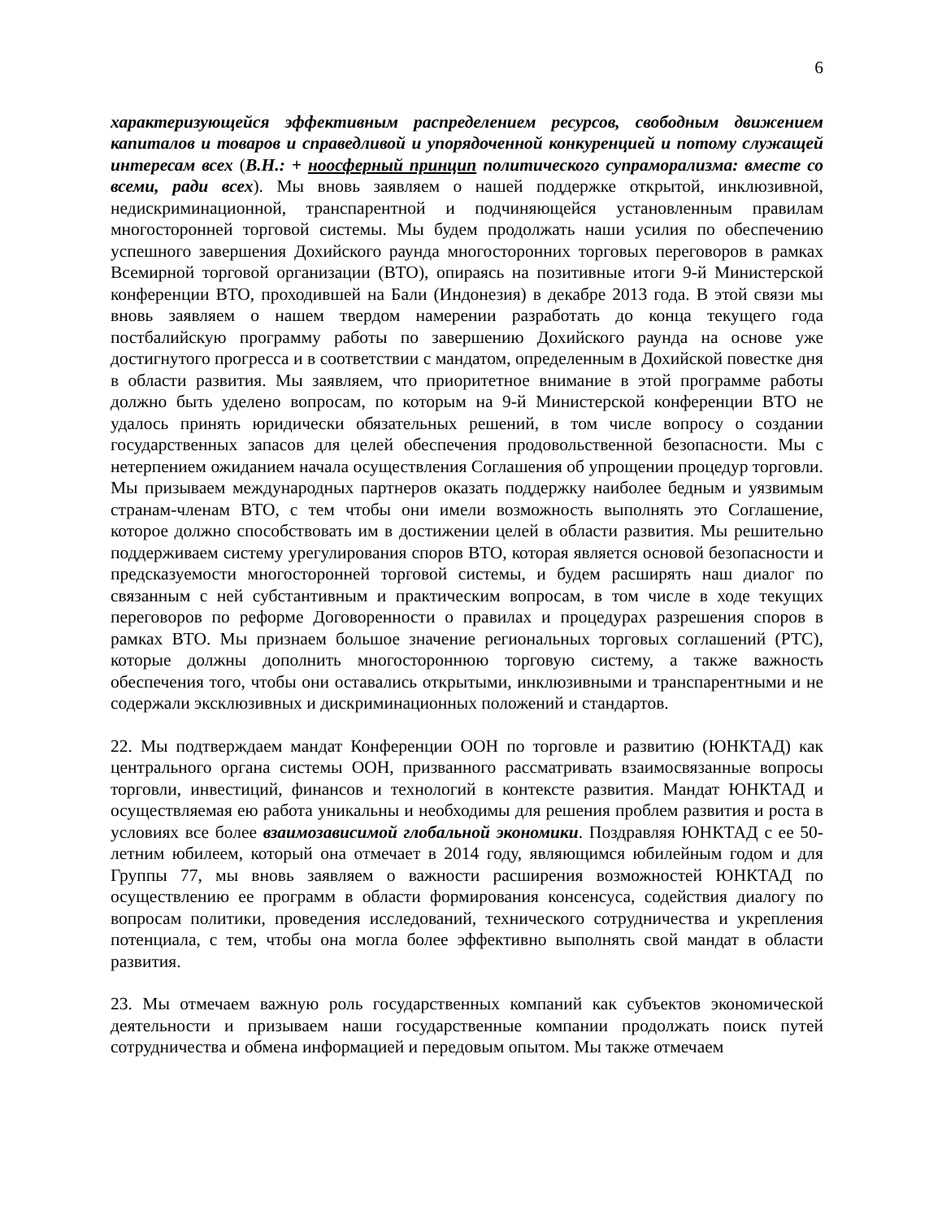6
характеризующейся эффективным распределением ресурсов, свободным движением капиталов и товаров и справедливой и упорядоченной конкуренцией и потому служащей интересам всех (В.Н.: + ноосферный принцип политического супраморализма: вместе со всеми, ради всех). Мы вновь заявляем о нашей поддержке открытой, инклюзивной, недискриминационной, транспарентной и подчиняющейся установленным правилам многосторонней торговой системы. Мы будем продолжать наши усилия по обеспечению успешного завершения Дохийского раунда многосторонних торговых переговоров в рамках Всемирной торговой организации (ВТО), опираясь на позитивные итоги 9-й Министерской конференции ВТО, проходившей на Бали (Индонезия) в декабре 2013 года. В этой связи мы вновь заявляем о нашем твердом намерении разработать до конца текущего года постбалийскую программу работы по завершению Дохийского раунда на основе уже достигнутого прогресса и в соответствии с мандатом, определенным в Дохийской повестке дня в области развития. Мы заявляем, что приоритетное внимание в этой программе работы должно быть уделено вопросам, по которым на 9-й Министерской конференции ВТО не удалось принять юридически обязательных решений, в том числе вопросу о создании государственных запасов для целей обеспечения продовольственной безопасности. Мы с нетерпением ожиданием начала осуществления Соглашения об упрощении процедур торговли. Мы призываем международных партнеров оказать поддержку наиболее бедным и уязвимым странам-членам ВТО, с тем чтобы они имели возможность выполнять это Соглашение, которое должно способствовать им в достижении целей в области развития. Мы решительно поддерживаем систему урегулирования споров ВТО, которая является основой безопасности и предсказуемости многосторонней торговой системы, и будем расширять наш диалог по связанным с ней субстантивным и практическим вопросам, в том числе в ходе текущих переговоров по реформе Договоренности о правилах и процедурах разрешения споров в рамках ВТО. Мы признаем большое значение региональных торговых соглашений (РТС), которые должны дополнить многостороннюю торговую систему, а также важность обеспечения того, чтобы они оставались открытыми, инклюзивными и транспарентными и не содержали эксклюзивных и дискриминационных положений и стандартов.
22. Мы подтверждаем мандат Конференции ООН по торговле и развитию (ЮНКТАД) как центрального органа системы ООН, призванного рассматривать взаимосвязанные вопросы торговли, инвестиций, финансов и технологий в контексте развития. Мандат ЮНКТАД и осуществляемая ею работа уникальны и необходимы для решения проблем развития и роста в условиях все более взаимозависимой глобальной экономики. Поздравляя ЮНКТАД с ее 50-летним юбилеем, который она отмечает в 2014 году, являющимся юбилейным годом и для Группы 77, мы вновь заявляем о важности расширения возможностей ЮНКТАД по осуществлению ее программ в области формирования консенсуса, содействия диалогу по вопросам политики, проведения исследований, технического сотрудничества и укрепления потенциала, с тем, чтобы она могла более эффективно выполнять свой мандат в области развития.
23. Мы отмечаем важную роль государственных компаний как субъектов экономической деятельности и призываем наши государственные компании продолжать поиск путей сотрудничества и обмена информацией и передовым опытом. Мы также отмечаем